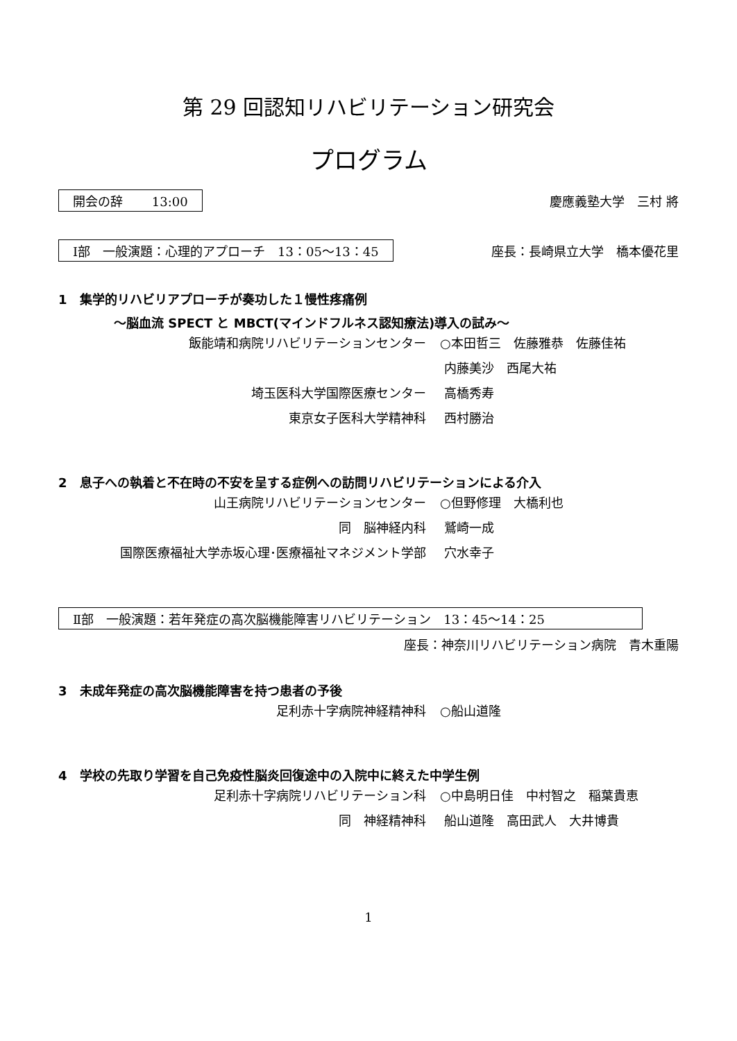第 29 回認知リハビリテーション研究会
プログラム
開会の辞　　 13:00 慶應義塾大学　三村 將
Ⅰ部　一般演題：心理的アプローチ　13：05〜13：45 座長：長崎県立大学　橋本優花里
1　集学的リハビリアプローチが奏功した１慢性疼痛例
〜脳血流 SPECT と MBCT(マインドフルネス認知療法)導入の試み〜
飯能靖和病院リハビリテーションセンター ○本田哲三　佐藤雅恭　佐藤佳祐
内藤美沙　西尾大祐
埼玉医科大学国際医療センター 高橋秀寿
東京女子医科大学精神科 西村勝治
2　息子への執着と不在時の不安を呈する症例への訪問リハビリテーションによる介入
山王病院リハビリテーションセンター ○但野修理　大橋利也
同　脳神経内科 鷲崎一成
国際医療福祉大学赤坂心理･医療福祉マネジメント学部 穴水幸子
Ⅱ部　一般演題：若年発症の高次脳機能障害リハビリテーション　13：45〜14：25
座長：神奈川リハビリテーション病院　青木重陽
3　未成年発症の高次脳機能障害を持つ患者の予後
足利赤十字病院神経精神科 ○船山道隆
4　学校の先取り学習を自己免疫性脳炎回復途中の入院中に終えた中学生例
足利赤十字病院リハビリテーション科 ○中島明日佳　中村智之　稲葉貴恵
同　神経精神科 船山道隆　高田武人　大井博貴
1